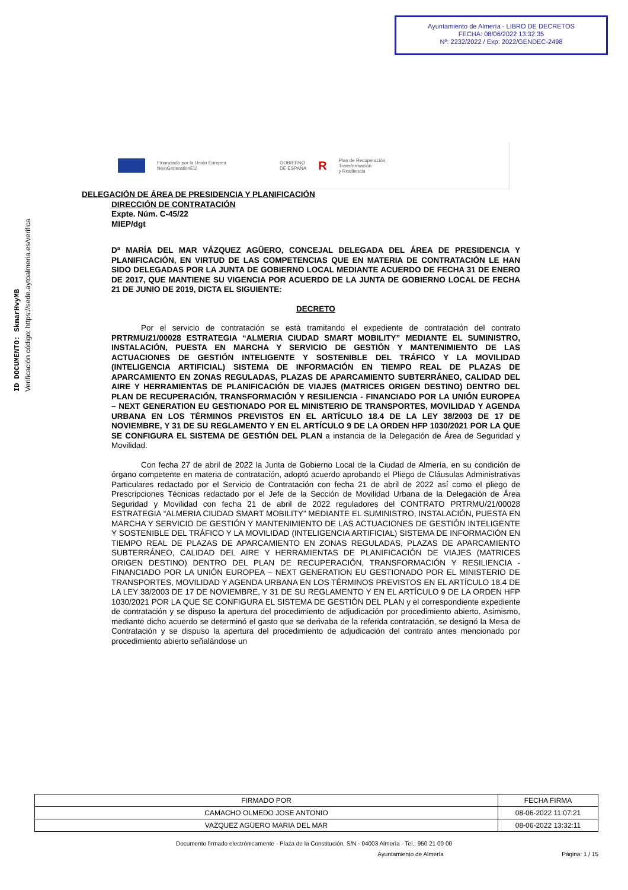Ayuntamiento de Almería - LIBRO DE DECRETOS
FECHA: 08/06/2022 13:32:35
Nº: 2232/2022 / Exp: 2022/GENDEC-2498
ID DOCUMENTO: SkmarHvyMB
Verificación código: https://sede.aytoalmeria.es/verifica
Financiado por la Unión Europea
NextGenerationEU
GOBIERNO
DE ESPAÑA
R
Plan de Recuperación,
Transformación
y Resiliencia
DELEGACIÓN DE ÁREA DE PRESIDENCIA Y PLANIFICACIÓN
DIRECCIÓN DE CONTRATACIÓN
Expte. Núm. C-45/22
MIEP/dgt
Dª MARÍA DEL MAR VÁZQUEZ AGÜERO, CONCEJAL DELEGADA DEL ÁREA DE PRESIDENCIA Y PLANIFICACIÓN, EN VIRTUD DE LAS COMPETENCIAS QUE EN MATERIA DE CONTRATACIÓN LE HAN SIDO DELEGADAS POR LA JUNTA DE GOBIERNO LOCAL MEDIANTE ACUERDO DE FECHA 31 DE ENERO DE 2017, QUE MANTIENE SU VIGENCIA POR ACUERDO DE LA JUNTA DE GOBIERNO LOCAL DE FECHA 21 DE JUNIO DE 2019, DICTA EL SIGUIENTE:
DECRETO
Por el servicio de contratación se está tramitando el expediente de contratación del contrato PRTRMU/21/00028 ESTRATEGIA “ALMERIA CIUDAD SMART MOBILITY” MEDIANTE EL SUMINISTRO, INSTALACIÓN, PUESTA EN MARCHA Y SERVICIO DE GESTIÓN Y MANTENIMIENTO DE LAS ACTUACIONES DE GESTIÓN INTELIGENTE Y SOSTENIBLE DEL TRÁFICO Y LA MOVILIDAD (INTELIGENCIA ARTIFICIAL) SISTEMA DE INFORMACIÓN EN TIEMPO REAL DE PLAZAS DE APARCAMIENTO EN ZONAS REGULADAS, PLAZAS DE APARCAMIENTO SUBTERRÁNEO, CALIDAD DEL AIRE Y HERRAMIENTAS DE PLANIFICACIÓN DE VIAJES (MATRICES ORIGEN DESTINO) DENTRO DEL PLAN DE RECUPERACIÓN, TRANSFORMACIÓN Y RESILIENCIA - FINANCIADO POR LA UNIÓN EUROPEA – NEXT GENERATION EU GESTIONADO POR EL MINISTERIO DE TRANSPORTES, MOVILIDAD Y AGENDA URBANA EN LOS TÉRMINOS PREVISTOS EN EL ARTÍCULO 18.4 DE LA LEY 38/2003 DE 17 DE NOVIEMBRE, Y 31 DE SU REGLAMENTO Y EN EL ARTÍCULO 9 DE LA ORDEN HFP 1030/2021 POR LA QUE SE CONFIGURA EL SISTEMA DE GESTIÓN DEL PLAN a instancia de la Delegación de Área de Seguridad y Movilidad.
Con fecha 27 de abril de 2022 la Junta de Gobierno Local de la Ciudad de Almería, en su condición de órgano competente en materia de contratación, adoptó acuerdo aprobando el Pliego de Cláusulas Administrativas Particulares redactado por el Servicio de Contratación con fecha 21 de abril de 2022 así como el pliego de Prescripciones Técnicas redactado por el Jefe de la Sección de Movilidad Urbana de la Delegación de Área Seguridad y Movilidad con fecha 21 de abril de 2022 reguladores del CONTRATO PRTRMU/21/00028 ESTRATEGIA “ALMERIA CIUDAD SMART MOBILITY” MEDIANTE EL SUMINISTRO, INSTALACIÓN, PUESTA EN MARCHA Y SERVICIO DE GESTIÓN Y MANTENIMIENTO DE LAS ACTUACIONES DE GESTIÓN INTELIGENTE Y SOSTENIBLE DEL TRÁFICO Y LA MOVILIDAD (INTELIGENCIA ARTIFICIAL) SISTEMA DE INFORMACIÓN EN TIEMPO REAL DE PLAZAS DE APARCAMIENTO EN ZONAS REGULADAS, PLAZAS DE APARCAMIENTO SUBTERRÁNEO, CALIDAD DEL AIRE Y HERRAMIENTAS DE PLANIFICACIÓN DE VIAJES (MATRICES ORIGEN DESTINO) DENTRO DEL PLAN DE RECUPERACIÓN, TRANSFORMACIÓN Y RESILIENCIA - FINANCIADO POR LA UNIÓN EUROPEA – NEXT GENERATION EU GESTIONADO POR EL MINISTERIO DE TRANSPORTES, MOVILIDAD Y AGENDA URBANA EN LOS TÉRMINOS PREVISTOS EN EL ARTÍCULO 18.4 DE LA LEY 38/2003 DE 17 DE NOVIEMBRE, Y 31 DE SU REGLAMENTO Y EN EL ARTÍCULO 9 DE LA ORDEN HFP 1030/2021 POR LA QUE SE CONFIGURA EL SISTEMA DE GESTIÓN DEL PLAN y el correspondiente expediente de contratación y se dispuso la apertura del procedimiento de adjudicación por procedimiento abierto. Asimismo, mediante dicho acuerdo se determinó el gasto que se derivaba de la referida contratación, se designó la Mesa de Contratación y se dispuso la apertura del procedimiento de adjudicación del contrato antes mencionado por procedimiento abierto señalándose un
| FIRMADO POR | FECHA FIRMA |
| --- | --- |
| CAMACHO OLMEDO JOSE ANTONIO | 08-06-2022 11:07:21 |
| VAZQUEZ AGÜERO MARIA DEL MAR | 08-06-2022 13:32:11 |
Documento firmado electrónicamente - Plaza de la Constitución, S/N - 04003 Almería - Tel.: 950 21 00 00
Ayuntamiento de Almería Página: 1 / 15